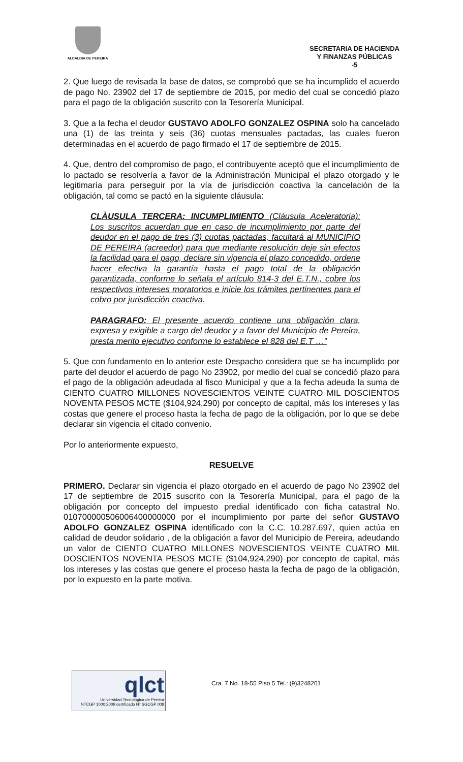ALCALDIA DE PEREIRA
SECRETARIA DE HACIENDA
Y FINANZAS PÚBLICAS
-5
2. Que luego de revisada la base de datos, se comprobó que se ha incumplido el acuerdo de pago No. 23902 del 17 de septiembre de 2015, por medio del cual se concedió plazo para el pago de la obligación suscrito con la Tesorería Municipal.
3. Que a la fecha el deudor GUSTAVO ADOLFO GONZALEZ OSPINA solo ha cancelado una (1) de las treinta y seis (36) cuotas mensuales pactadas, las cuales fueron determinadas en el acuerdo de pago firmado el 17 de septiembre de 2015.
4. Que, dentro del compromiso de pago, el contribuyente aceptó que el incumplimiento de lo pactado se resolvería a favor de la Administración Municipal el plazo otorgado y le legitimaría para perseguir por la vía de jurisdicción coactiva la cancelación de la obligación, tal como se pactó en la siguiente cláusula:
CLÀUSULA TERCERA: INCUMPLIMIENTO (Cláusula Aceleratoria): Los suscritos acuerdan que en caso de incumplimiento por parte del deudor en el pago de tres (3) cuotas pactadas, facultará al MUNICIPIO DE PEREIRA (acreedor) para que mediante resolución deje sin efectos la facilidad para el pago, declare sin vigencia el plazo concedido, ordene hacer efectiva la garantía hasta el pago total de la obligación garantizada, conforme lo señala el artículo 814-3 del E.T.N., cobre los respectivos intereses moratorios e inicie los trámites pertinentes para el cobro por jurisdicción coactiva.
PARAGRAFO: El presente acuerdo contiene una obligación clara, expresa y exigible a cargo del deudor y a favor del Municipio de Pereira, presta merito ejecutivo conforme lo establece el 828 del E.T …”
5. Que con fundamento en lo anterior este Despacho considera que se ha incumplido por parte del deudor el acuerdo de pago No 23902, por medio del cual se concedió plazo para el pago de la obligación adeudada al fisco Municipal y que a la fecha adeuda la suma de CIENTO CUATRO MILLONES NOVESCIENTOS VEINTE CUATRO MIL DOSCIENTOS NOVENTA PESOS MCTE ($104,924,290) por concepto de capital, más los intereses y las costas que genere el proceso hasta la fecha de pago de la obligación, por lo que se debe declarar sin vigencia el citado convenio.
Por lo anteriormente expuesto,
RESUELVE
PRIMERO. Declarar sin vigencia el plazo otorgado en el acuerdo de pago No 23902 del 17 de septiembre de 2015 suscrito con la Tesorería Municipal, para el pago de la obligación por concepto del impuesto predial identificado con ficha catastral No. 010700000506006400000000 por el incumplimiento por parte del señor GUSTAVO ADOLFO GONZALEZ OSPINA identificado con la C.C. 10.287.697, quien actúa en calidad de deudor solidario , de la obligación a favor del Municipio de Pereira, adeudando un valor de CIENTO CUATRO MILLONES NOVESCIENTOS VEINTE CUATRO MIL DOSCIENTOS NOVENTA PESOS MCTE ($104,924,290) por concepto de capital, más los intereses y las costas que genere el proceso hasta la fecha de pago de la obligación, por lo expuesto en la parte motiva.
qlct
Universidad Tecnológica de Pereira
NTCGP 1000:2009 certificado Nº SGCGP 008
Cra. 7 No. 18-55 Piso 5 Tel.: (9)3248201